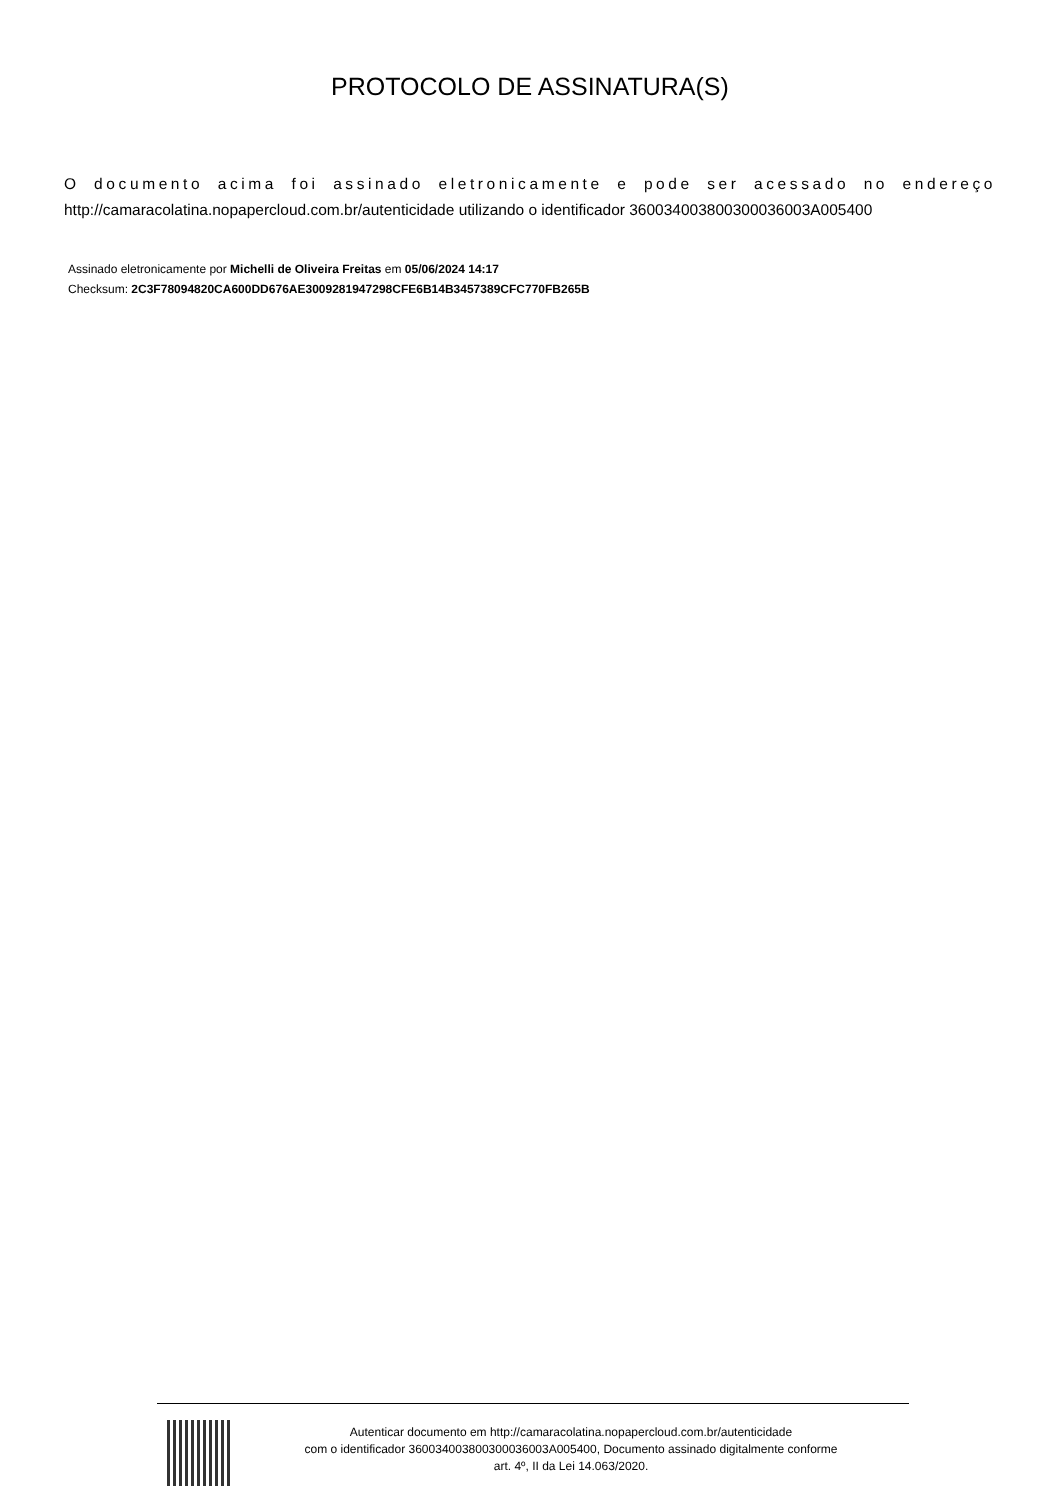PROTOCOLO DE ASSINATURA(S)
O documento acima foi assinado eletronicamente e pode ser acessado no endereço http://camaracolatina.nopapercloud.com.br/autenticidade utilizando o identificador 360034003800300036003A005400
Assinado eletronicamente por Michelli de Oliveira Freitas em 05/06/2024 14:17
Checksum: 2C3F78094820CA600DD676AE3009281947298CFE6B14B3457389CFC770FB265B
Autenticar documento em http://camaracolatina.nopapercloud.com.br/autenticidade
com o identificador 360034003800300036003A005400, Documento assinado digitalmente conforme
art. 4º, II da Lei 14.063/2020.